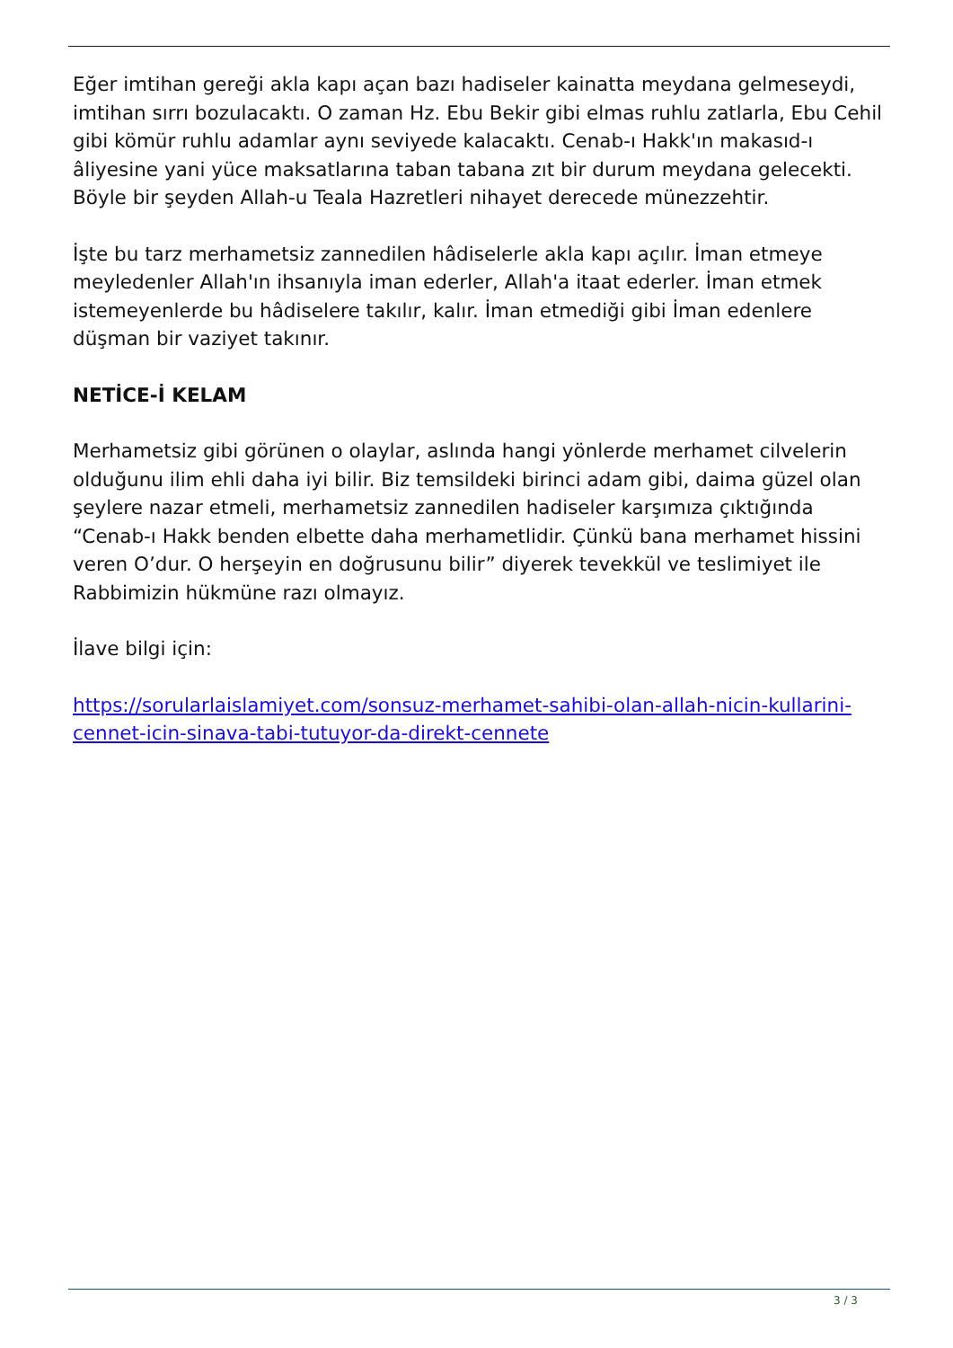Eğer imtihan gereği akla kapı açan bazı hadiseler kainatta meydana gelmeseydi, imtihan sırrı bozulacaktı. O zaman Hz. Ebu Bekir gibi elmas ruhlu zatlarla, Ebu Cehil gibi kömür ruhlu adamlar aynı seviyede kalacaktı. Cenab-ı Hakk'ın makasıd-ı âliyesine yani yüce maksatlarına taban tabana zıt bir durum meydana gelecekti. Böyle bir şeyden Allah-u Teala Hazretleri nihayet derecede münezzehtir.
İşte bu tarz merhametsiz zannedilen hâdiselerle akla kapı açılır. İman etmeye meyledenler Allah'ın ihsanıyla iman ederler, Allah'a itaat ederler. İman etmek istemeyenlerde bu hâdiselere takılır, kalır. İman etmediği gibi İman edenlere düşman bir vaziyet takınır.
NETİCE-İ KELAM
Merhametsiz gibi görünen o olaylar, aslında hangi yönlerde merhamet cilvelerin olduğunu ilim ehli daha iyi bilir. Biz temsildeki birinci adam gibi, daima güzel olan şeylere nazar etmeli, merhametsiz zannedilen hadiseler karşımıza çıktığında “Cenab-ı Hakk benden elbette daha merhametlidir. Çünkü bana merhamet hissini veren O’dur. O herşeyin en doğrusunu bilir” diyerek tevekkül ve teslimiyet ile Rabbimizin hükmüne razı olmayız.
İlave bilgi için:
https://sorularlaislamiyet.com/sonsuz-merhamet-sahibi-olan-allah-nicin-kullarini-cennet-icin-sinava-tabi-tutuyor-da-direkt-cennete
3 / 3